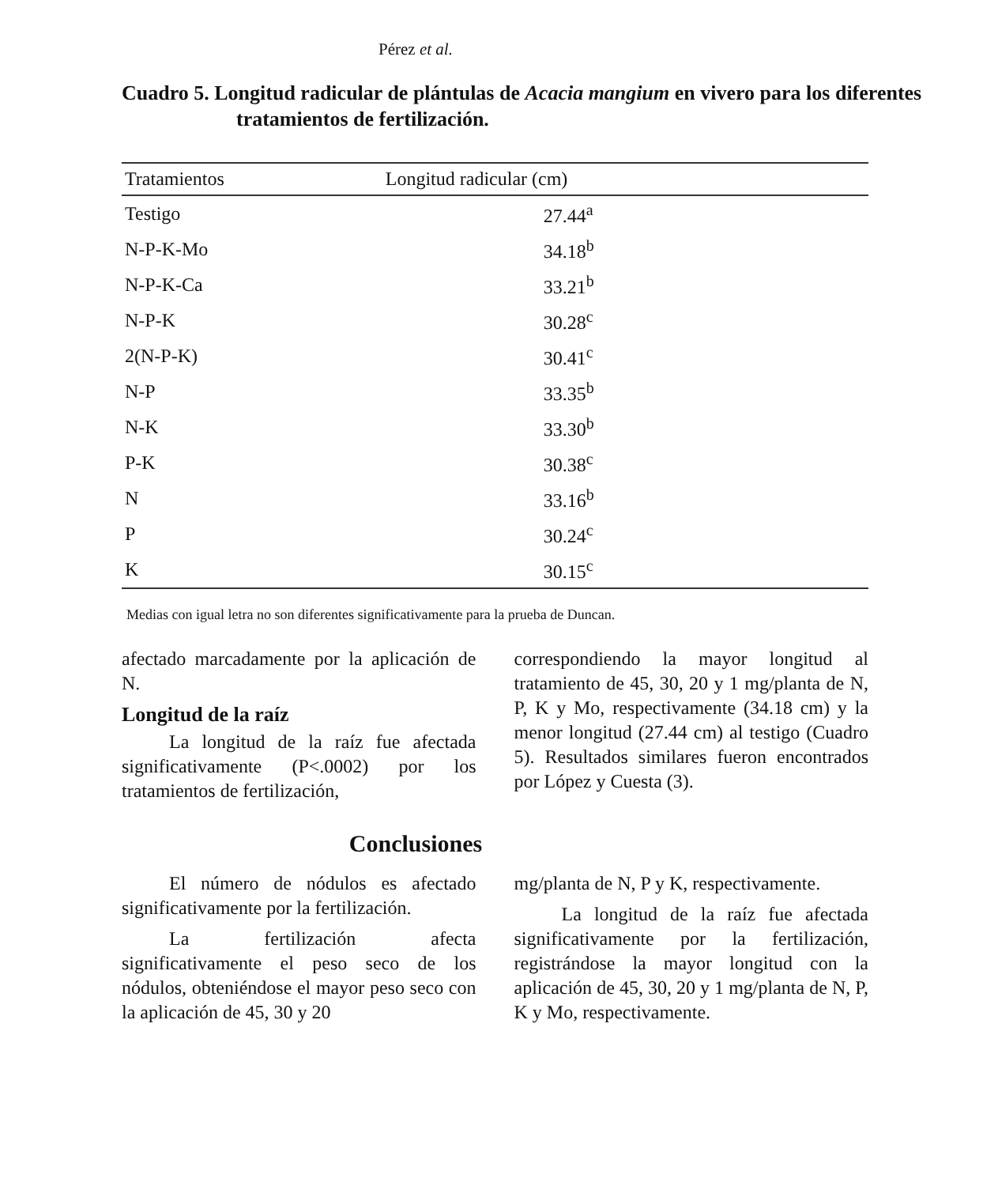Pérez et al.
Cuadro 5. Longitud radicular de plántulas de Acacia mangium en vivero para los diferentes tratamientos de fertilización.
| Tratamientos | Longitud radicular (cm) |
| --- | --- |
| Testigo | 27.44<sup>a</sup> |
| N-P-K-Mo | 34.18<sup>b</sup> |
| N-P-K-Ca | 33.21<sup>b</sup> |
| N-P-K | 30.28<sup>c</sup> |
| 2(N-P-K) | 30.41<sup>c</sup> |
| N-P | 33.35<sup>b</sup> |
| N-K | 33.30<sup>b</sup> |
| P-K | 30.38<sup>c</sup> |
| N | 33.16<sup>b</sup> |
| P | 30.24<sup>c</sup> |
| K | 30.15<sup>c</sup> |
Medias con igual letra no son diferentes significativamente para la prueba de Duncan.
afectado marcadamente por la aplicación de N.
Longitud de la raíz
La longitud de la raíz fue afectada significativamente (P<.0002) por los tratamientos de fertilización,
correspondiendo la mayor longitud al tratamiento de 45, 30, 20 y 1 mg/planta de N, P, K y Mo, respectivamente (34.18 cm) y la menor longitud (27.44 cm) al testigo (Cuadro 5). Resultados similares fueron encontrados por López y Cuesta (3).
Conclusiones
El número de nódulos es afectado significativamente por la fertilización.
La fertilización afecta significativamente el peso seco de los nódulos, obteniéndose el mayor peso seco con la aplicación de 45, 30 y 20
mg/planta de N, P y K, respectivamente.
La longitud de la raíz fue afectada significativamente por la fertilización, registrándose la mayor longitud con la aplicación de 45, 30, 20 y 1 mg/planta de N, P, K y Mo, respectivamente.